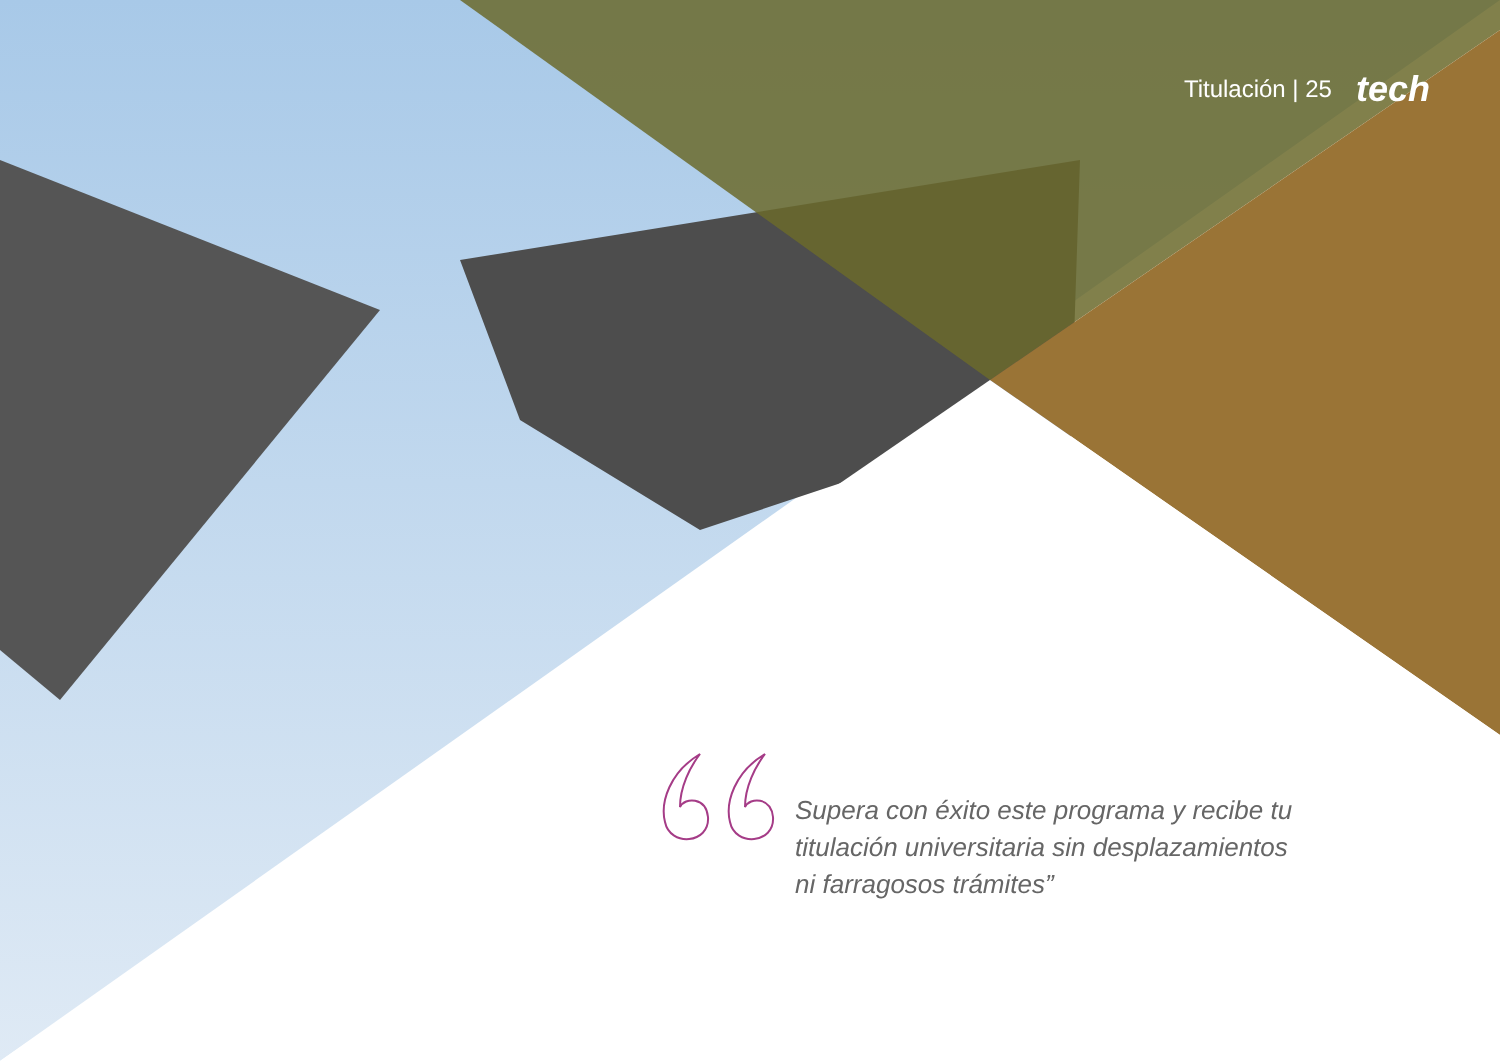Titulación | 25 tech
Supera con éxito este programa y recibe tu titulación universitaria sin desplazamientos ni farragosos trámites”